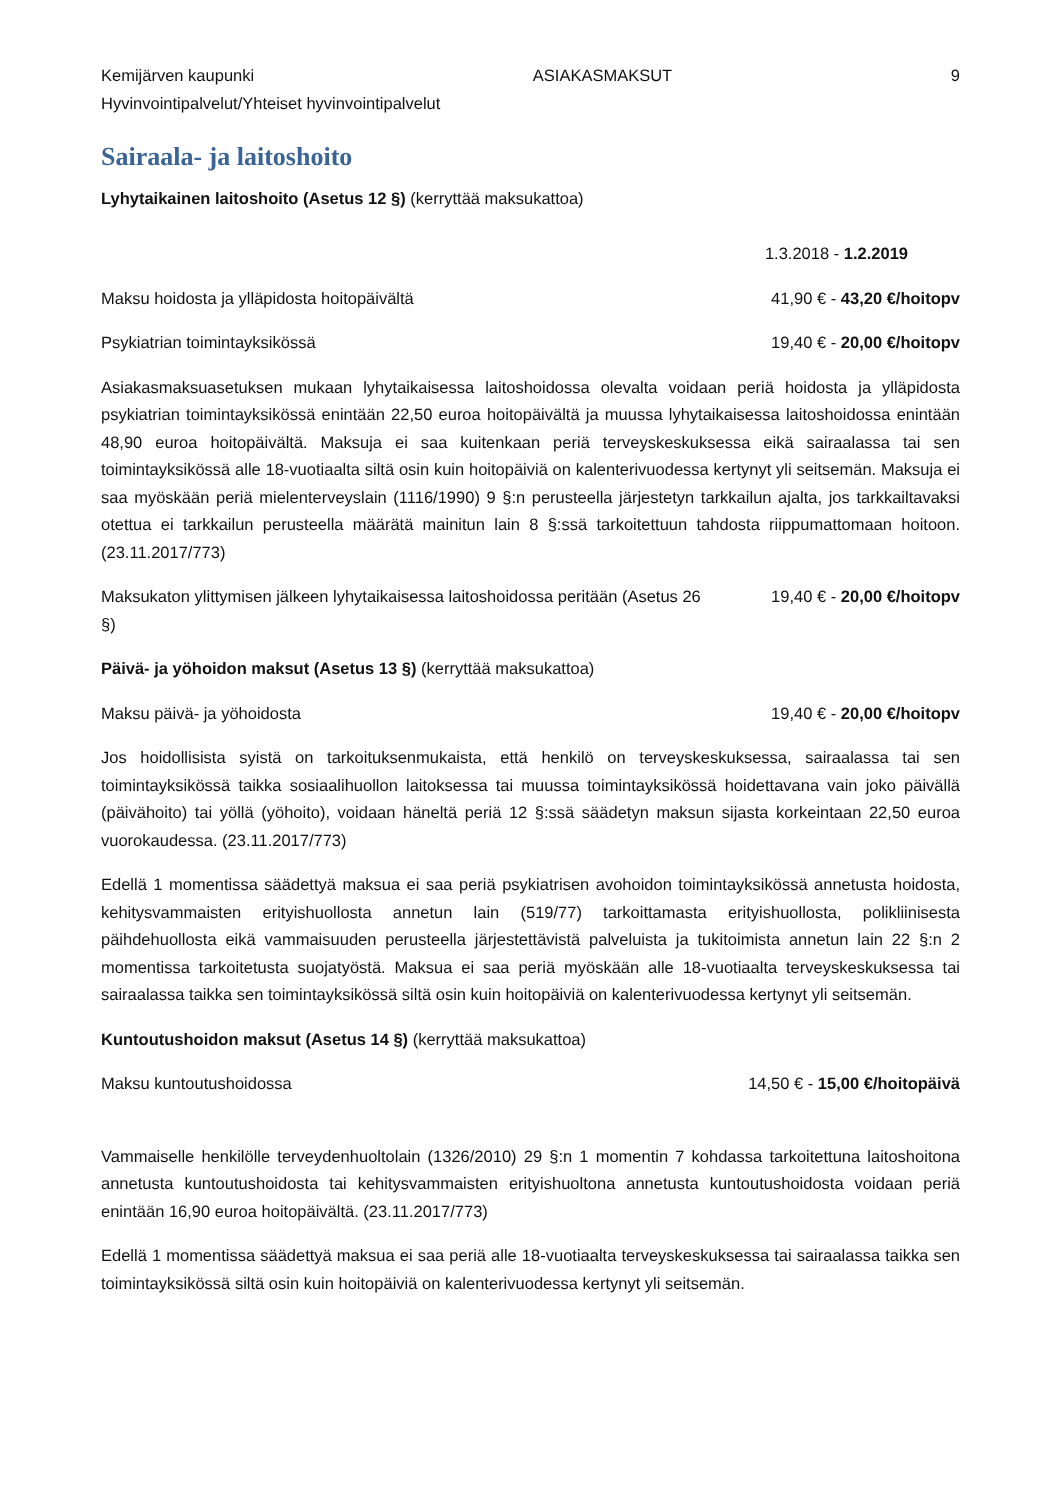Kemijärven kaupunki ASIAKASMAKSUT 9
Hyvinvointipalvelut/Yhteiset hyvinvointipalvelut
Sairaala- ja laitoshoito
Lyhytaikainen laitoshoito (Asetus 12 §) (kerryttää maksukattoa)
1.3.2018 - 1.2.2019
Maksu hoidosta ja ylläpidosta hoitopäivältä 41,90 € - 43,20 €/hoitopv
Psykiatrian toimintayksikössä 19,40 € - 20,00 €/hoitopv
Asiakasmaksuasetuksen mukaan lyhytaikaisessa laitoshoidossa olevalta voidaan periä hoidosta ja ylläpidosta psykiatrian toimintayksikössä enintään 22,50 euroa hoitopäivältä ja muussa lyhytaikaisessa laitoshoidossa enintään 48,90 euroa hoitopäivältä. Maksuja ei saa kuitenkaan periä terveyskeskuksessa eikä sairaalassa tai sen toimintayksikössä alle 18-vuotiaalta siltä osin kuin hoitopäiviä on kalenterivuodessa kertynyt yli seitsemän. Maksuja ei saa myöskään periä mielenterveyslain (1116/1990) 9 §:n perusteella järjestetyn tarkkailun ajalta, jos tarkkailtavaksi otettua ei tarkkailun perusteella määrätä mainitun lain 8 §:ssä tarkoitettuun tahdosta riippumattomaan hoitoon. (23.11.2017/773)
Maksukaton ylittymisen jälkeen lyhytaikaisessa laitoshoidossa peritään (Asetus 26 §) 19,40 € - 20,00 €/hoitopv
Päivä- ja yöhoidon maksut (Asetus 13 §) (kerryttää maksukattoa)
Maksu päivä- ja yöhoidosta 19,40 € - 20,00 €/hoitopv
Jos hoidollisista syistä on tarkoituksenmukaista, että henkilö on terveyskeskuksessa, sairaalassa tai sen toimintayksikössä taikka sosiaalihuollon laitoksessa tai muussa toimintayksikössä hoidettavana vain joko päivällä (päivähoito) tai yöllä (yöhoito), voidaan häneltä periä 12 §:ssä säädetyn maksun sijasta korkeintaan 22,50 euroa vuorokaudessa. (23.11.2017/773)
Edellä 1 momentissa säädettyä maksua ei saa periä psykiatrisen avohoidon toimintayksikössä annetusta hoidosta, kehitysvammaisten erityishuollosta annetun lain (519/77) tarkoittamasta erityishuollosta, polikliinisesta päihdehuollosta eikä vammaisuuden perusteella järjestettävistä palveluista ja tukitoimista annetun lain 22 §:n 2 momentissa tarkoitetusta suojatyöstä. Maksua ei saa periä myöskään alle 18-vuotiaalta terveyskeskuksessa tai sairaalassa taikka sen toimintayksikössä siltä osin kuin hoitopäiviä on kalenterivuodessa kertynyt yli seitsemän.
Kuntoutushoidon maksut (Asetus 14 §) (kerryttää maksukattoa)
Maksu kuntoutushoidossa 14,50 € - 15,00 €/hoitopäivä
Vammaiselle henkilölle terveydenhuoltolain (1326/2010) 29 §:n 1 momentin 7 kohdassa tarkoitettuna laitoshoitona annetusta kuntoutushoidosta tai kehitysvammaisten erityishuoltona annetusta kuntoutushoidosta voidaan periä enintään 16,90 euroa hoitopäivältä. (23.11.2017/773)
Edellä 1 momentissa säädettyä maksua ei saa periä alle 18-vuotiaalta terveyskeskuksessa tai sairaalassa taikka sen toimintayksikössä siltä osin kuin hoitopäiviä on kalenterivuodessa kertynyt yli seitsemän.